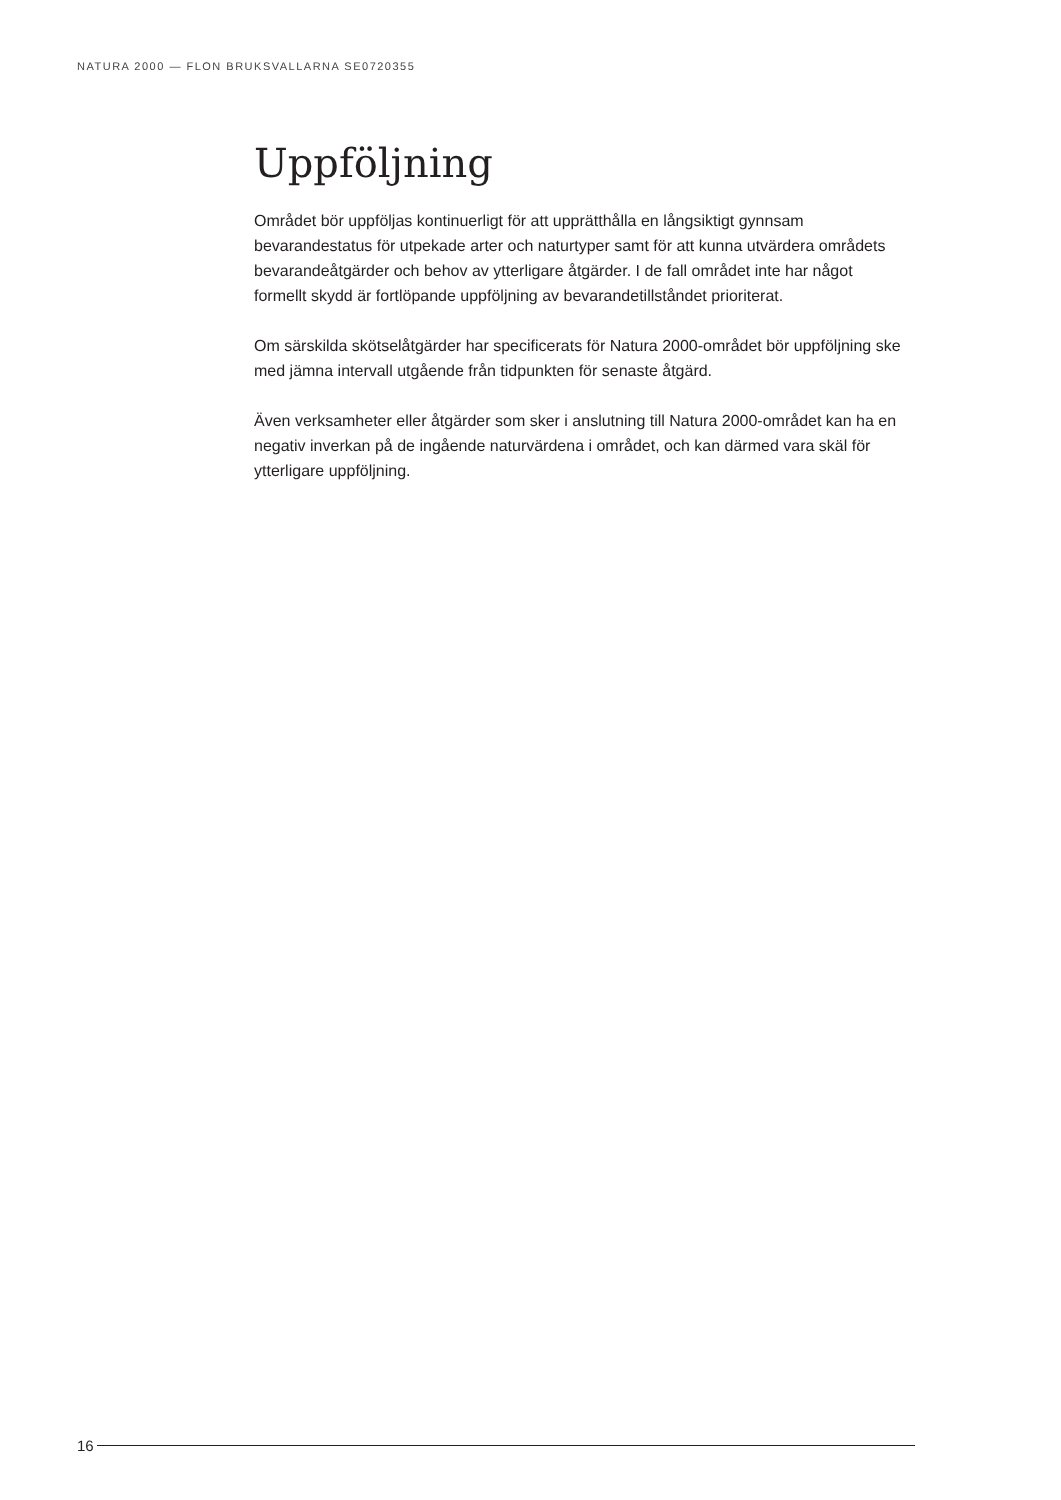NATURA 2000 — FLON BRUKSVALLARNA SE0720355
Uppföljning
Området bör uppföljas kontinuerligt för att upprätthålla en långsiktigt gynnsam bevarandestatus för utpekade arter och naturtyper samt för att kunna utvärdera områdets bevarandeåtgärder och behov av ytterligare åtgärder. I de fall området inte har något formellt skydd är fortlöpande uppföljning av bevarandetillståndet prioriterat.
Om särskilda skötselåtgärder har specificerats för Natura 2000-området bör uppföljning ske med jämna intervall utgående från tidpunkten för senaste åtgärd.
Även verksamheter eller åtgärder som sker i anslutning till Natura 2000-området kan ha en negativ inverkan på de ingående naturvärdena i området, och kan därmed vara skäl för ytterligare uppföljning.
16